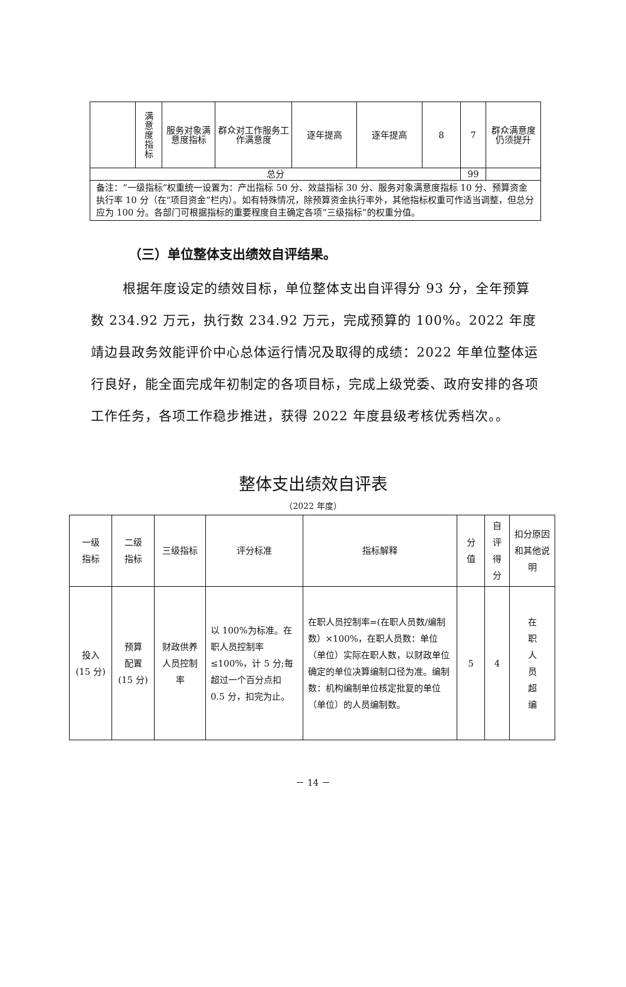| | 满 意 度 指 标 | 服务对象满意度指标 | 群众对工作服务工作满意度 | 逐年提高 | 逐年提高 | 8 | 7 | 群众满意度仍须提升 |
| 总分 | | | | | | | 99 | |
| 备注：“一级指标”权重统一设置为：产出指标 50 分、效益指标 30 分、服务对象满意度指标 10 分、预算资金执行率 10 分（在“项目资金”栏内）。如有特殊情况，除预算资金执行率外，其他指标权重可作适当调整，但总分应为 100 分。各部门可根据指标的重要程度自主确定各项“三级指标”的权重分值。 | | | | | | | | |
（三）单位整体支出绩效自评结果。
根据年度设定的绩效目标，单位整体支出自评得分 93 分，全年预算数 234.92 万元，执行数 234.92 万元，完成预算的 100%。2022 年度靖边县政务效能评价中心总体运行情况及取得的成绩：2022 年单位整体运行良好，能全面完成年初制定的各项目标，完成上级党委、政府安排的各项工作任务，各项工作稳步推进，获得 2022 年度县级考核优秀档次。。
整体支出绩效自评表
（2022 年度）
| 一级 指标 | 二级 指标 | 三级指标 | 评分标准 | 指标解释 | 分 值 | 自 评 得 分 | 扣分原因和其他说明 |
| --- | --- | --- | --- | --- | --- | --- | --- |
| 投入 (15 分) | 预算 配置 (15 分) | 财政供养人员控制率 | 以 100%为标准。在职人员控制率≤100%，计 5 分;每超过一个百分点扣 0.5 分，扣完为止。 | 在职人员控制率=(在职人员数/编制数）×100%，在职人员数：单位（单位）实际在职人数，以财政单位确定的单位决算编制口径为准。编制数：机构编制单位核定批复的单位（单位）的人员编制数。 | 5 | 4 | 在 职 人 员 超 编 |
－ 14 －